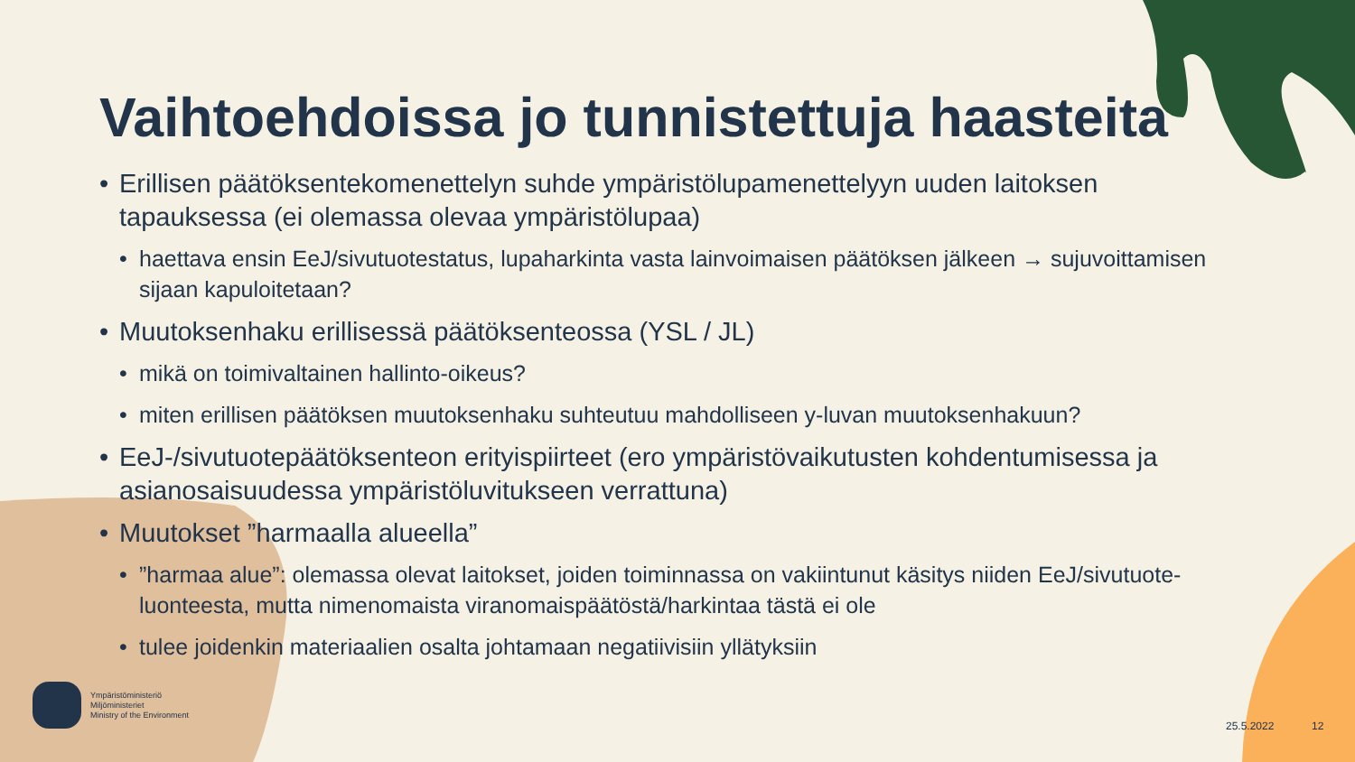Vaihtoehdoissa jo tunnistettuja haasteita
• Erillisen päätöksentekomenettelyn suhde ympäristölupamenettelyyn uuden laitoksen tapauksessa (ei olemassa olevaa ympäristölupaa)
• haettava ensin EeJ/sivutuotestatus, lupaharkinta vasta lainvoimaisen päätöksen jälkeen → sujuvoittamisen sijaan kapuloitetaan?
• Muutoksenhaku erillisessä päätöksenteossa (YSL / JL)
• mikä on toimivaltainen hallinto-oikeus?
• miten erillisen päätöksen muutoksenhaku suhteutuu mahdolliseen y-luvan muutoksenhakuun?
• EeJ-/sivutuotepäätöksenteon erityispiirteet (ero ympäristövaikutusten kohdentumisessa ja asianosaisuudessa ympäristöluvitukseen verrattuna)
• Muutokset ”harmaalla alueella”
•”harmaa alue”: olemassa olevat laitokset, joiden toiminnassa on vakiintunut käsitys niiden EeJ/sivutuote-luonteesta, mutta nimenomaista viranomaispäätöstä/harkintaa tästä ei ole
• tulee joidenkin materiaalien osalta johtamaan negatiivisiin yllätyksiin
Ympäristöministeriö
Miljöministeriet
Ministry of the Environment
25.5.2022 12